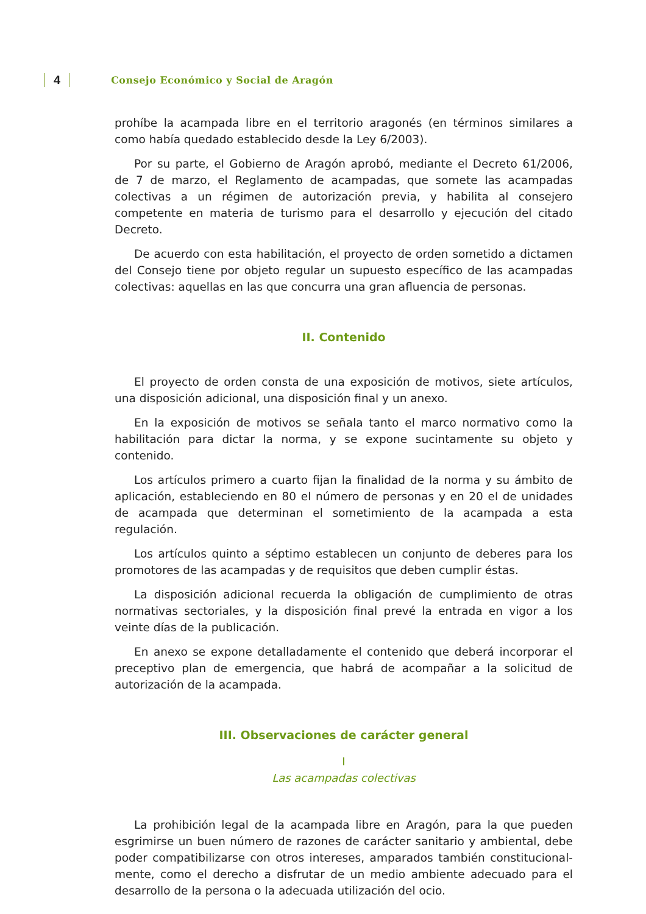4 Consejo Económico y Social de Aragón
prohíbe la acampada libre en el territorio aragonés (en términos similares a como había quedado establecido desde la Ley 6/2003).
Por su parte, el Gobierno de Aragón aprobó, mediante el Decreto 61/2006, de 7 de marzo, el Reglamento de acampadas, que somete las acampadas colectivas a un régimen de autorización previa, y habilita al consejero competente en materia de turismo para el desarrollo y ejecución del citado Decreto.
De acuerdo con esta habilitación, el proyecto de orden sometido a dictamen del Consejo tiene por objeto regular un supuesto específico de las acampadas colectivas: aquellas en las que concurra una gran afluencia de personas.
II. Contenido
El proyecto de orden consta de una exposición de motivos, siete artículos, una disposición adicional, una disposición final y un anexo.
En la exposición de motivos se señala tanto el marco normativo como la habilitación para dictar la norma, y se expone sucintamente su objeto y contenido.
Los artículos primero a cuarto fijan la finalidad de la norma y su ámbito de aplicación, estableciendo en 80 el número de personas y en 20 el de unidades de acampada que determinan el sometimiento de la acampada a esta regulación.
Los artículos quinto a séptimo establecen un conjunto de deberes para los promotores de las acampadas y de requisitos que deben cumplir éstas.
La disposición adicional recuerda la obligación de cumplimiento de otras normativas sectoriales, y la disposición final prevé la entrada en vigor a los veinte días de la publicación.
En anexo se expone detalladamente el contenido que deberá incorporar el preceptivo plan de emergencia, que habrá de acompañar a la solicitud de autorización de la acampada.
III. Observaciones de carácter general
I
Las acampadas colectivas
La prohibición legal de la acampada libre en Aragón, para la que pueden esgrimirse un buen número de razones de carácter sanitario y ambiental, debe poder compatibilizarse con otros intereses, amparados también constitucional-mente, como el derecho a disfrutar de un medio ambiente adecuado para el desarrollo de la persona o la adecuada utilización del ocio.